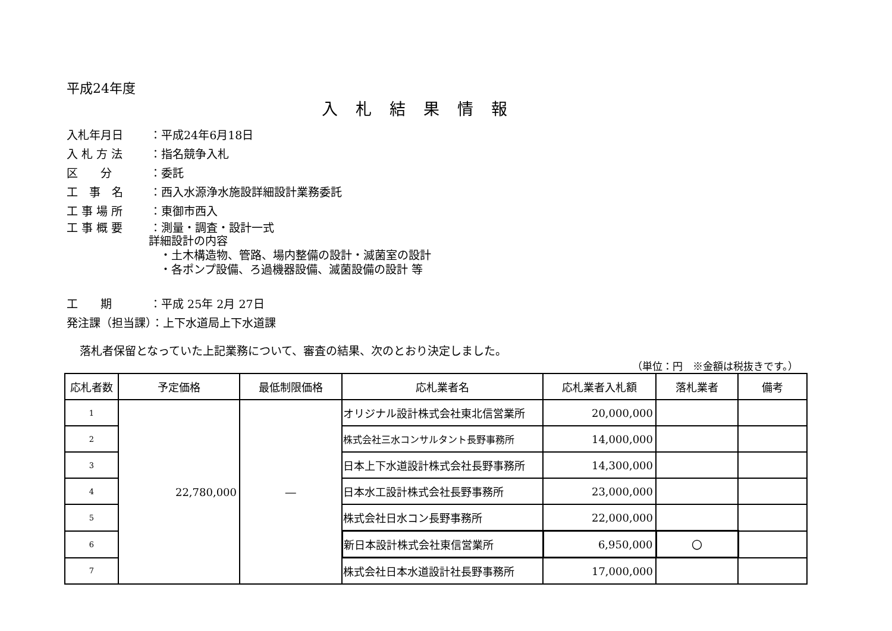平成24年度
入札結果情報
入札年月日　：平成24年6月18日
入 札 方 法 ：指名競争入札
区　　分 ：委託
工　事　名 ：西入水源浄水施設詳細設計業務委託
工 事 場 所 ：東御市西入
工 事 概 要 ：測量・調査・設計一式
詳細設計の内容
　・土木構造物、管路、場内整備の設計・滅菌室の設計
　・各ポンプ設備、ろ過機器設備、滅菌設備の設計 等
工　　期 ：平成 25年 2月 27日
発注課（担当課）：上下水道局上下水道課
落札者保留となっていた上記業務について、審査の結果、次のとおり決定しました。
（単位：円　※金額は税抜きです。）
| 応札者数 | 予定価格 | 最低制限価格 | 応札業者名 | 応札業者入札額 | 落札業者 | 備考 |
| --- | --- | --- | --- | --- | --- | --- |
| 1 | 22,780,000 | ― | オリジナル設計株式会社東北信営業所 | 20,000,000 | | |
| 2 | | | 株式会社三水コンサルタント長野事務所 | 14,000,000 | | |
| 3 | | | 日本上下水道設計株式会社長野事務所 | 14,300,000 | | |
| 4 | | | 日本水工設計株式会社長野事務所 | 23,000,000 | | |
| 5 | | | 株式会社日水コン長野事務所 | 22,000,000 | | |
| 6 | | | 新日本設計株式会社東信営業所 | 6,950,000 | 〇 | |
| 7 | | | 株式会社日本水道設計社長野事務所 | 17,000,000 | | |